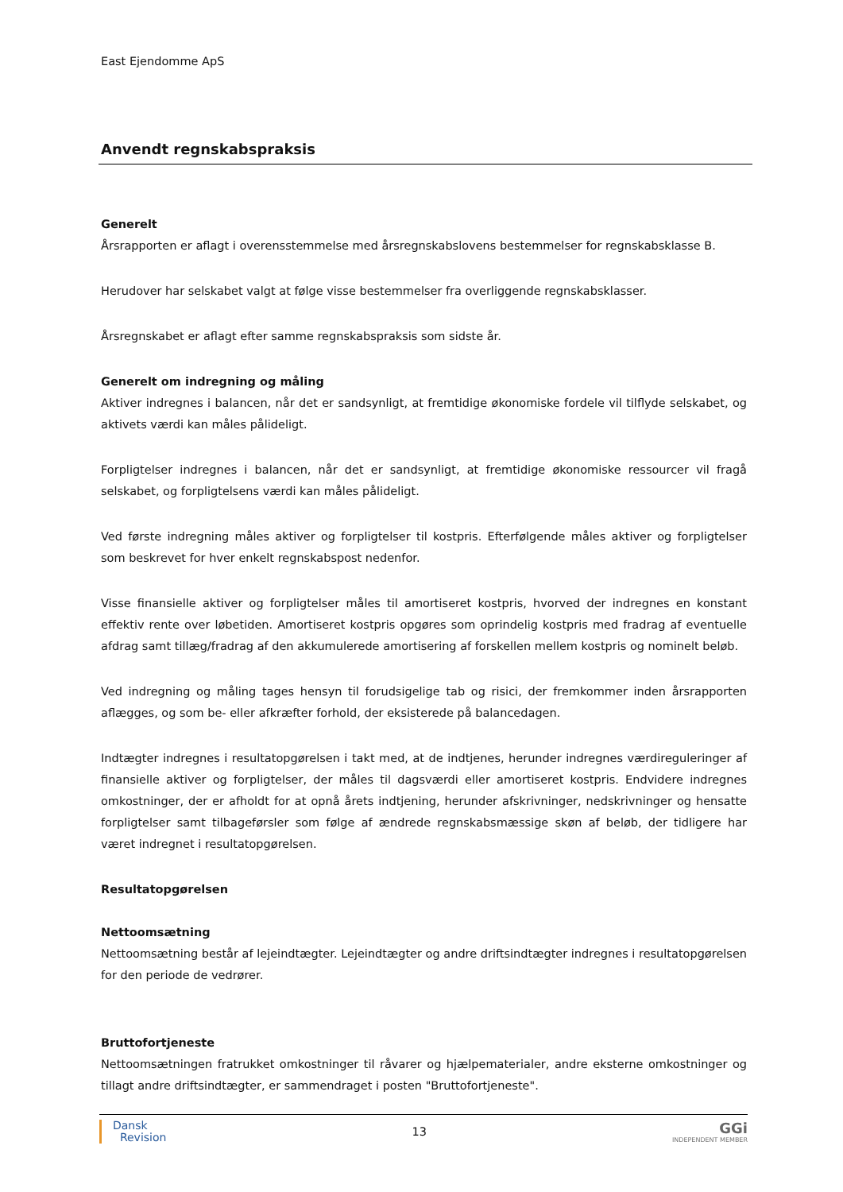East Ejendomme ApS
Anvendt regnskabspraksis
Generelt
Årsrapporten er aflagt i overensstemmelse med årsregnskabslovens bestemmelser for regnskabsklasse B.
Herudover har selskabet valgt at følge visse bestemmelser fra overliggende regnskabsklasser.
Årsregnskabet er aflagt efter samme regnskabspraksis som sidste år.
Generelt om indregning og måling
Aktiver indregnes i balancen, når det er sandsynligt, at fremtidige økonomiske fordele vil tilflyde selskabet, og aktivets værdi kan måles pålideligt.
Forpligtelser indregnes i balancen, når det er sandsynligt, at fremtidige økonomiske ressourcer vil fragå selskabet, og forpligtelsens værdi kan måles pålideligt.
Ved første indregning måles aktiver og forpligtelser til kostpris. Efterfølgende måles aktiver og forpligtelser som beskrevet for hver enkelt regnskabspost nedenfor.
Visse finansielle aktiver og forpligtelser måles til amortiseret kostpris, hvorved der indregnes en konstant effektiv rente over løbetiden. Amortiseret kostpris opgøres som oprindelig kostpris med fradrag af eventuelle afdrag samt tillæg/fradrag af den akkumulerede amortisering af forskellen mellem kostpris og nominelt beløb.
Ved indregning og måling tages hensyn til forudsigelige tab og risici, der fremkommer inden årsrapporten aflægges, og som be- eller afkræfter forhold, der eksisterede på balancedagen.
Indtægter indregnes i resultatopgørelsen i takt med, at de indtjenes, herunder indregnes værdireguleringer af finansielle aktiver og forpligtelser, der måles til dagsværdi eller amortiseret kostpris. Endvidere indregnes omkostninger, der er afholdt for at opnå årets indtjening, herunder afskrivninger, nedskrivninger og hensatte forpligtelser samt tilbageførsler som følge af ændrede regnskabsmæssige skøn af beløb, der tidligere har været indregnet i resultatopgørelsen.
Resultatopgørelsen
Nettoomsætning
Nettoomsætning består af lejeindtægter. Lejeindtægter og andre driftsindtægter indregnes i resultatopgørelsen for den periode de vedrører.
Bruttofortjeneste
Nettoomsætningen fratrukket omkostninger til råvarer og hjælpematerialer, andre eksterne omkostninger og tillagt andre driftsindtægter, er sammendraget i posten "Bruttofortjeneste".
Dansk
Revision
13
GGi
INDEPENDENT MEMBER